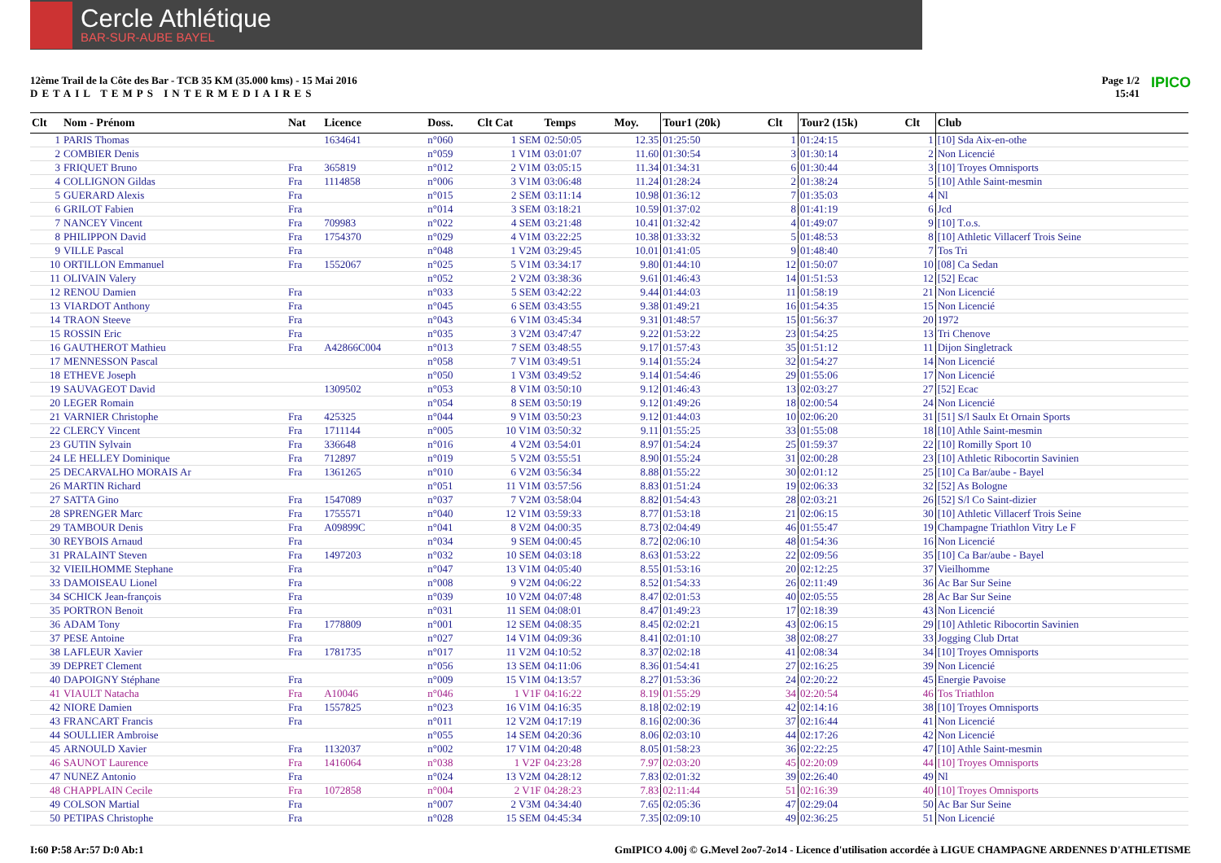Cercle Athlétique
BAR-SUR-AUBE BAYEL
12ème Trail de la Côte des Bar - TCB 35 KM (35.000 kms) - 15 Mai 2016
DETAIL TEMPS INTERMEDIAIRES
Page 1/2
15:41 IPICO
| Clt | Nom - Prénom | Nat | Licence | Doss. | Clt Cat | Temps | Moy. | Tour1 (20k) | Clt | Tour2 (15k) | Clt | Club |
| --- | --- | --- | --- | --- | --- | --- | --- | --- | --- | --- | --- | --- |
| 1 | PARIS Thomas | | 1634641 | n°060 | 1 SEM | 02:50:05 | 12.35 | 01:25:50 | 1 | 01:24:15 | 1 | [10] Sda Aix-en-othe |
| 2 | COMBIER Denis | | | n°059 | 1 V1M | 03:01:07 | 11.60 | 01:30:54 | 3 | 01:30:14 | 2 | Non Licencié |
| 3 | FRIQUET Bruno | Fra | 365819 | n°012 | 2 V1M | 03:05:15 | 11.34 | 01:34:31 | 6 | 01:30:44 | 3 | [10] Troyes Omnisports |
| 4 | COLLIGNON Gildas | Fra | 1114858 | n°006 | 3 V1M | 03:06:48 | 11.24 | 01:28:24 | 2 | 01:38:24 | 5 | [10] Athle Saint-mesmin |
| 5 | GUERARD Alexis | Fra | | n°015 | 2 SEM | 03:11:14 | 10.98 | 01:36:12 | 7 | 01:35:03 | 4 | Nl |
| 6 | GRILOT Fabien | Fra | | n°014 | 3 SEM | 03:18:21 | 10.59 | 01:37:02 | 8 | 01:41:19 | 6 | Jcd |
| 7 | NANCEY Vincent | Fra | 709983 | n°022 | 4 SEM | 03:21:48 | 10.41 | 01:32:42 | 4 | 01:49:07 | 9 | [10] T.o.s. |
| 8 | PHILIPPON David | Fra | 1754370 | n°029 | 4 V1M | 03:22:25 | 10.38 | 01:33:32 | 5 | 01:48:53 | 8 | [10] Athletic Villacerf Trois Seine |
| 9 | VILLE Pascal | Fra | | n°048 | 1 V2M | 03:29:45 | 10.01 | 01:41:05 | 9 | 01:48:40 | 7 | Tos Tri |
| 10 | ORTILLON Emmanuel | Fra | 1552067 | n°025 | 5 V1M | 03:34:17 | 9.80 | 01:44:10 | 12 | 01:50:07 | 10 | [08] Ca Sedan |
| 11 | OLIVAIN Valery | | | n°052 | 2 V2M | 03:38:36 | 9.61 | 01:46:43 | 14 | 01:51:53 | 12 | [52] Ecac |
| 12 | RENOU Damien | Fra | | n°033 | 5 SEM | 03:42:22 | 9.44 | 01:44:03 | 11 | 01:58:19 | 21 | Non Licencié |
| 13 | VIARDOT Anthony | Fra | | n°045 | 6 SEM | 03:43:55 | 9.38 | 01:49:21 | 16 | 01:54:35 | 15 | Non Licencié |
| 14 | TRAON Steeve | Fra | | n°043 | 6 V1M | 03:45:34 | 9.31 | 01:48:57 | 15 | 01:56:37 | 20 | 1972 |
| 15 | ROSSIN Eric | Fra | | n°035 | 3 V2M | 03:47:47 | 9.22 | 01:53:22 | 23 | 01:54:25 | 13 | Tri Chenove |
| 16 | GAUTHEROT Mathieu | Fra | A42866C004 | n°013 | 7 SEM | 03:48:55 | 9.17 | 01:57:43 | 35 | 01:51:12 | 11 | Dijon Singletrack |
| 17 | MENNESSON Pascal | | | n°058 | 7 V1M | 03:49:51 | 9.14 | 01:55:24 | 32 | 01:54:27 | 14 | Non Licencié |
| 18 | ETHEVE Joseph | | | n°050 | 1 V3M | 03:49:52 | 9.14 | 01:54:46 | 29 | 01:55:06 | 17 | Non Licencié |
| 19 | SAUVAGEOT David | | 1309502 | n°053 | 8 V1M | 03:50:10 | 9.12 | 01:46:43 | 13 | 02:03:27 | 27 | [52] Ecac |
| 20 | LEGER Romain | | | n°054 | 8 SEM | 03:50:19 | 9.12 | 01:49:26 | 18 | 02:00:54 | 24 | Non Licencié |
| 21 | VARNIER Christophe | Fra | 425325 | n°044 | 9 V1M | 03:50:23 | 9.12 | 01:44:03 | 10 | 02:06:20 | 31 | [51] S/l Saulx Et Ornain Sports |
| 22 | CLERCY Vincent | Fra | 1711144 | n°005 | 10 V1M | 03:50:32 | 9.11 | 01:55:25 | 33 | 01:55:08 | 18 | [10] Athle Saint-mesmin |
| 23 | GUTIN Sylvain | Fra | 336648 | n°016 | 4 V2M | 03:54:01 | 8.97 | 01:54:24 | 25 | 01:59:37 | 22 | [10] Romilly Sport 10 |
| 24 | LE HELLEY Dominique | Fra | 712897 | n°019 | 5 V2M | 03:55:51 | 8.90 | 01:55:24 | 31 | 02:00:28 | 23 | [10] Athletic Ribocortin Savinien |
| 25 | DECARVALHO MORAIS Ar | Fra | 1361265 | n°010 | 6 V2M | 03:56:34 | 8.88 | 01:55:22 | 30 | 02:01:12 | 25 | [10] Ca Bar/aube - Bayel |
| 26 | MARTIN Richard | | | n°051 | 11 V1M | 03:57:56 | 8.83 | 01:51:24 | 19 | 02:06:33 | 32 | [52] As Bologne |
| 27 | SATTA Gino | Fra | 1547089 | n°037 | 7 V2M | 03:58:04 | 8.82 | 01:54:43 | 28 | 02:03:21 | 26 | [52] S/l Co Saint-dizier |
| 28 | SPRENGER Marc | Fra | 1755571 | n°040 | 12 V1M | 03:59:33 | 8.77 | 01:53:18 | 21 | 02:06:15 | 30 | [10] Athletic Villacerf Trois Seine |
| 29 | TAMBOUR Denis | Fra | A09899C | n°041 | 8 V2M | 04:00:35 | 8.73 | 02:04:49 | 46 | 01:55:47 | 19 | Champagne Triathlon Vitry Le F |
| 30 | REYBOIS Arnaud | Fra | | n°034 | 9 SEM | 04:00:45 | 8.72 | 02:06:10 | 48 | 01:54:36 | 16 | Non Licencié |
| 31 | PRALAINT Steven | Fra | 1497203 | n°032 | 10 SEM | 04:03:18 | 8.63 | 01:53:22 | 22 | 02:09:56 | 35 | [10] Ca Bar/aube - Bayel |
| 32 | VIEILHOMME Stephane | Fra | | n°047 | 13 V1M | 04:05:40 | 8.55 | 01:53:16 | 20 | 02:12:25 | 37 | Vieilhomme |
| 33 | DAMOISEAU Lionel | Fra | | n°008 | 9 V2M | 04:06:22 | 8.52 | 01:54:33 | 26 | 02:11:49 | 36 | Ac Bar Sur Seine |
| 34 | SCHICK Jean-françois | Fra | | n°039 | 10 V2M | 04:07:48 | 8.47 | 02:01:53 | 40 | 02:05:55 | 28 | Ac Bar Sur Seine |
| 35 | PORTRON Benoit | Fra | | n°031 | 11 SEM | 04:08:01 | 8.47 | 01:49:23 | 17 | 02:18:39 | 43 | Non Licencié |
| 36 | ADAM Tony | Fra | 1778809 | n°001 | 12 SEM | 04:08:35 | 8.45 | 02:02:21 | 43 | 02:06:15 | 29 | [10] Athletic Ribocortin Savinien |
| 37 | PESE Antoine | Fra | | n°027 | 14 V1M | 04:09:36 | 8.41 | 02:01:10 | 38 | 02:08:27 | 33 | Jogging Club Drtat |
| 38 | LAFLEUR Xavier | Fra | 1781735 | n°017 | 11 V2M | 04:10:52 | 8.37 | 02:02:18 | 41 | 02:08:34 | 34 | [10] Troyes Omnisports |
| 39 | DEPRET Clement | | | n°056 | 13 SEM | 04:11:06 | 8.36 | 01:54:41 | 27 | 02:16:25 | 39 | Non Licencié |
| 40 | DAPOIGNY Stéphane | Fra | | n°009 | 15 V1M | 04:13:57 | 8.27 | 01:53:36 | 24 | 02:20:22 | 45 | Energie Pavoise |
| 41 | VIAULT Natacha | Fra | A10046 | n°046 | 1 V1F | 04:16:22 | 8.19 | 01:55:29 | 34 | 02:20:54 | 46 | Tos Triathlon |
| 42 | NIORE Damien | Fra | 1557825 | n°023 | 16 V1M | 04:16:35 | 8.18 | 02:02:19 | 42 | 02:14:16 | 38 | [10] Troyes Omnisports |
| 43 | FRANCART Francis | Fra | | n°011 | 12 V2M | 04:17:19 | 8.16 | 02:00:36 | 37 | 02:16:44 | 41 | Non Licencié |
| 44 | SOULLIER Ambroise | | | n°055 | 14 SEM | 04:20:36 | 8.06 | 02:03:10 | 44 | 02:17:26 | 42 | Non Licencié |
| 45 | ARNOULD Xavier | Fra | 1132037 | n°002 | 17 V1M | 04:20:48 | 8.05 | 01:58:23 | 36 | 02:22:25 | 47 | [10] Athle Saint-mesmin |
| 46 | SAUNOT Laurence | Fra | 1416064 | n°038 | 1 V2F | 04:23:28 | 7.97 | 02:03:20 | 45 | 02:20:09 | 44 | [10] Troyes Omnisports |
| 47 | NUNEZ Antonio | Fra | | n°024 | 13 V2M | 04:28:12 | 7.83 | 02:01:32 | 39 | 02:26:40 | 49 | Nl |
| 48 | CHAPPLAIN Cecile | Fra | 1072858 | n°004 | 2 V1F | 04:28:23 | 7.83 | 02:11:44 | 51 | 02:16:39 | 40 | [10] Troyes Omnisports |
| 49 | COLSON Martial | Fra | | n°007 | 2 V3M | 04:34:40 | 7.65 | 02:05:36 | 47 | 02:29:04 | 50 | Ac Bar Sur Seine |
| 50 | PETIPAS Christophe | Fra | | n°028 | 15 SEM | 04:45:34 | 7.35 | 02:09:10 | 49 | 02:36:25 | 51 | Non Licencié |
I:60 P:58 Ar:57 D:0 Ab:1 GmIPICO 4.00j © G.Mevel 2oo7-2o14 - Licence d'utilisation accordée à LIGUE CHAMPAGNE ARDENNES D'ATHLETISME